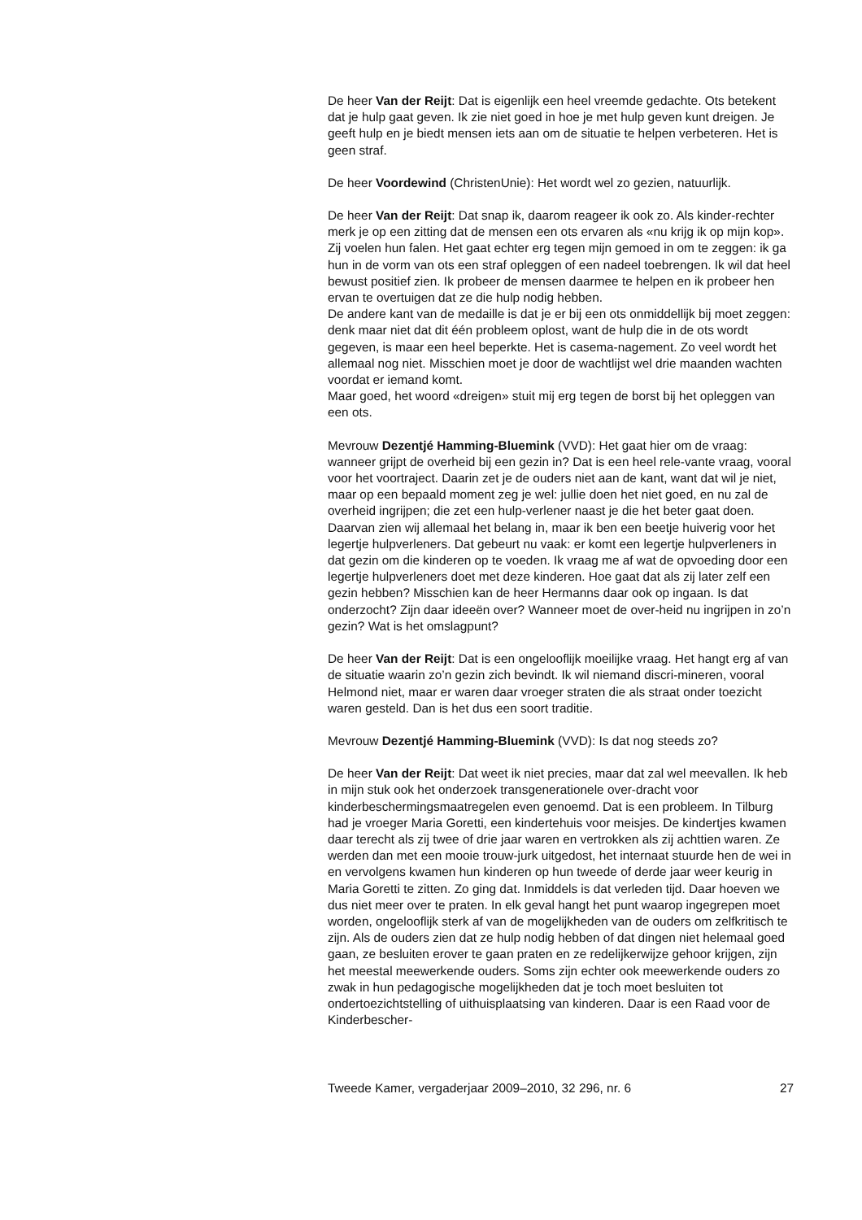De heer Van der Reijt: Dat is eigenlijk een heel vreemde gedachte. Ots betekent dat je hulp gaat geven. Ik zie niet goed in hoe je met hulp geven kunt dreigen. Je geeft hulp en je biedt mensen iets aan om de situatie te helpen verbeteren. Het is geen straf.
De heer Voordewind (ChristenUnie): Het wordt wel zo gezien, natuurlijk.
De heer Van der Reijt: Dat snap ik, daarom reageer ik ook zo. Als kinder-rechter merk je op een zitting dat de mensen een ots ervaren als «nu krijg ik op mijn kop». Zij voelen hun falen. Het gaat echter erg tegen mijn gemoed in om te zeggen: ik ga hun in de vorm van ots een straf opleggen of een nadeel toebrengen. Ik wil dat heel bewust positief zien. Ik probeer de mensen daarmee te helpen en ik probeer hen ervan te overtuigen dat ze die hulp nodig hebben.
De andere kant van de medaille is dat je er bij een ots onmiddellijk bij moet zeggen: denk maar niet dat dit één probleem oplost, want de hulp die in de ots wordt gegeven, is maar een heel beperkte. Het is casema-nagement. Zo veel wordt het allemaal nog niet. Misschien moet je door de wachtlijst wel drie maanden wachten voordat er iemand komt.
Maar goed, het woord «dreigen» stuit mij erg tegen de borst bij het opleggen van een ots.
Mevrouw Dezentjé Hamming-Bluemink (VVD): Het gaat hier om de vraag: wanneer grijpt de overheid bij een gezin in? Dat is een heel rele-vante vraag, vooral voor het voortraject. Daarin zet je de ouders niet aan de kant, want dat wil je niet, maar op een bepaald moment zeg je wel: jullie doen het niet goed, en nu zal de overheid ingrijpen; die zet een hulp-verlener naast je die het beter gaat doen. Daarvan zien wij allemaal het belang in, maar ik ben een beetje huiverig voor het legertje hulpverleners. Dat gebeurt nu vaak: er komt een legertje hulpverleners in dat gezin om die kinderen op te voeden. Ik vraag me af wat de opvoeding door een legertje hulpverleners doet met deze kinderen. Hoe gaat dat als zij later zelf een gezin hebben? Misschien kan de heer Hermanns daar ook op ingaan. Is dat onderzocht? Zijn daar ideeën over? Wanneer moet de over-heid nu ingrijpen in zo’n gezin? Wat is het omslagpunt?
De heer Van der Reijt: Dat is een ongelooflijk moeilijke vraag. Het hangt erg af van de situatie waarin zo’n gezin zich bevindt. Ik wil niemand discri-mineren, vooral Helmond niet, maar er waren daar vroeger straten die als straat onder toezicht waren gesteld. Dan is het dus een soort traditie.
Mevrouw Dezentjé Hamming-Bluemink (VVD): Is dat nog steeds zo?
De heer Van der Reijt: Dat weet ik niet precies, maar dat zal wel meevallen. Ik heb in mijn stuk ook het onderzoek transgenerationele over-dracht voor kinderbeschermingsmaatregelen even genoemd. Dat is een probleem. In Tilburg had je vroeger Maria Goretti, een kindertehuis voor meisjes. De kindertjes kwamen daar terecht als zij twee of drie jaar waren en vertrokken als zij achttien waren. Ze werden dan met een mooie trouw-jurk uitgedost, het internaat stuurde hen de wei in en vervolgens kwamen hun kinderen op hun tweede of derde jaar weer keurig in Maria Goretti te zitten. Zo ging dat. Inmiddels is dat verleden tijd. Daar hoeven we dus niet meer over te praten. In elk geval hangt het punt waarop ingegrepen moet worden, ongelooflijk sterk af van de mogelijkheden van de ouders om zelfkritisch te zijn. Als de ouders zien dat ze hulp nodig hebben of dat dingen niet helemaal goed gaan, ze besluiten erover te gaan praten en ze redelijkerwijze gehoor krijgen, zijn het meestal meewerkende ouders. Soms zijn echter ook meewerkende ouders zo zwak in hun pedagogische mogelijkheden dat je toch moet besluiten tot ondertoezichtstelling of uithuisplaatsing van kinderen. Daar is een Raad voor de Kinderbescher-
Tweede Kamer, vergaderjaar 2009–2010, 32 296, nr. 6 27